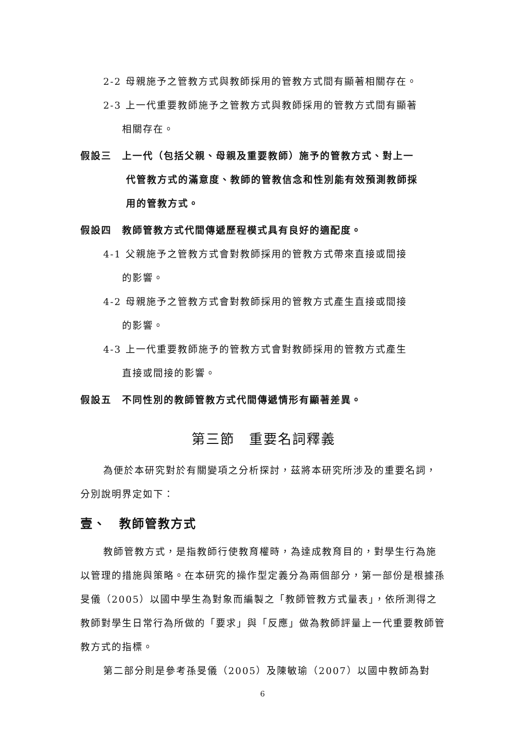2-2 母親施予之管教方式與教師採用的管教方式間有顯著相關存在。
2-3 上一代重要教師施予之管教方式與教師採用的管教方式間有顯著
相關存在。
假設三　上一代（包括父親、母親及重要教師）施予的管教方式、對上一
代管教方式的滿意度、教師的管教信念和性別能有效預測教師採
用的管教方式。
假設四　教師管教方式代間傳遞歷程模式具有良好的適配度。
4-1 父親施予之管教方式會對教師採用的管教方式帶來直接或間接
的影響。
4-2 母親施予之管教方式會對教師採用的管教方式產生直接或間接
的影響。
4-3 上一代重要教師施予的管教方式會對教師採用的管教方式產生
直接或間接的影響。
假設五　不同性別的教師管教方式代間傳遞情形有顯著差異。
第三節　重要名詞釋義
為便於本研究對於有關變項之分析探討，茲將本研究所涉及的重要名詞，分別說明界定如下：
壹、　教師管教方式
教師管教方式，是指教師行使教育權時，為達成教育目的，對學生行為施以管理的措施與策略。在本研究的操作型定義分為兩個部分，第一部份是根據孫旻儀（2005）以國中學生為對象而編製之「教師管教方式量表」，依所測得之教師對學生日常行為所做的「要求」與「反應」做為教師評量上一代重要教師管教方式的指標。
第二部分則是參考孫旻儀（2005）及陳敏瑜（2007）以國中教師為對
6